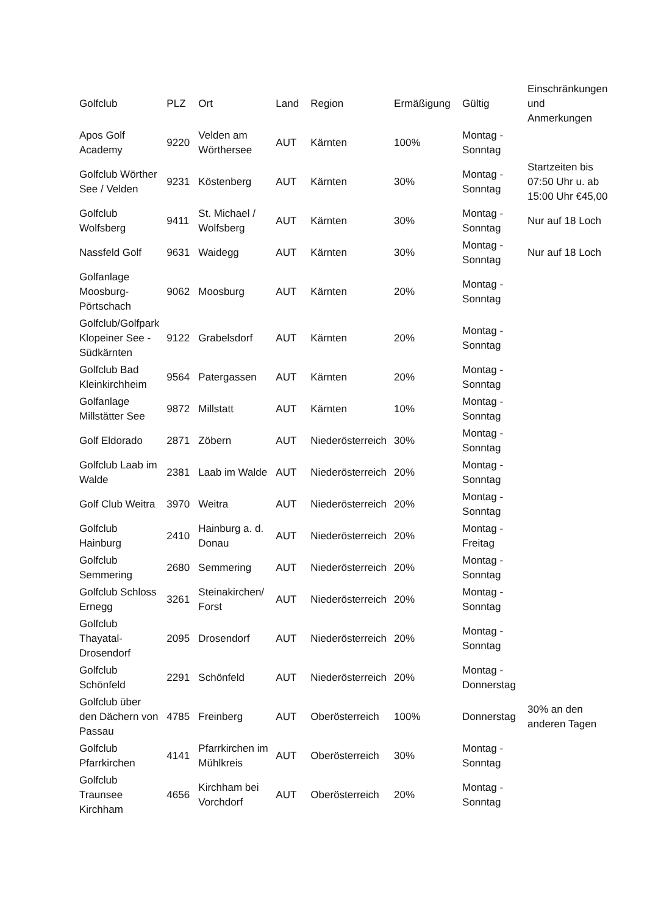| Golfclub | PLZ | Ort | Land | Region | Ermäßigung | Gültig | Einschränkungen und Anmerkungen |
| --- | --- | --- | --- | --- | --- | --- | --- |
| Apos Golf Academy | 9220 | Velden am Wörthersee | AUT | Kärnten | 100% | Montag - Sonntag | |
| Golfclub Wörther See / Velden | 9231 | Köstenberg | AUT | Kärnten | 30% | Montag - Sonntag | Startzeiten bis 07:50 Uhr u. ab 15:00 Uhr €45,00 |
| Golfclub Wolfsberg | 9411 | St. Michael / Wolfsberg | AUT | Kärnten | 30% | Montag - Sonntag | Nur auf 18 Loch |
| Nassfeld Golf | 9631 | Waidegg | AUT | Kärnten | 30% | Montag - Sonntag | Nur auf 18 Loch |
| Golfanlage Moosburg-Pörtschach | 9062 | Moosburg | AUT | Kärnten | 20% | Montag - Sonntag | |
| Golfclub/Golfpark Klopeiner See - Südkärnten | 9122 | Grabelsdorf | AUT | Kärnten | 20% | Montag - Sonntag | |
| Golfclub Bad Kleinkirchheim | 9564 | Patergassen | AUT | Kärnten | 20% | Montag - Sonntag | |
| Golfanlage Millstätter See | 9872 | Millstatt | AUT | Kärnten | 10% | Montag - Sonntag | |
| Golf Eldorado | 2871 | Zöbern | AUT | Niederösterreich | 30% | Montag - Sonntag | |
| Golfclub Laab im Walde | 2381 | Laab im Walde | AUT | Niederösterreich | 20% | Montag - Sonntag | |
| Golf Club Weitra | 3970 | Weitra | AUT | Niederösterreich | 20% | Montag - Sonntag | |
| Golfclub Hainburg | 2410 | Hainburg a. d. Donau | AUT | Niederösterreich | 20% | Montag - Freitag | |
| Golfclub Semmering | 2680 | Semmering | AUT | Niederösterreich | 20% | Montag - Sonntag | |
| Golfclub Schloss Ernegg | 3261 | Steinakirchen/ Forst | AUT | Niederösterreich | 20% | Montag - Sonntag | |
| Golfclub Thayatal-Drosendorf | 2095 | Drosendorf | AUT | Niederösterreich | 20% | Montag - Sonntag | |
| Golfclub Schönfeld | 2291 | Schönfeld | AUT | Niederösterreich | 20% | Montag - Donnerstag | |
| Golfclub über den Dächern von Passau | 4785 | Freinberg | AUT | Oberösterreich | 100% | Donnerstag | 30% an den anderen Tagen |
| Golfclub Pfarrkirchen | 4141 | Pfarrkirchen im Mühlkreis | AUT | Oberösterreich | 30% | Montag - Sonntag | |
| Golfclub Traunsee Kirchham | 4656 | Kirchham bei Vorchdorf | AUT | Oberösterreich | 20% | Montag - Sonntag | |